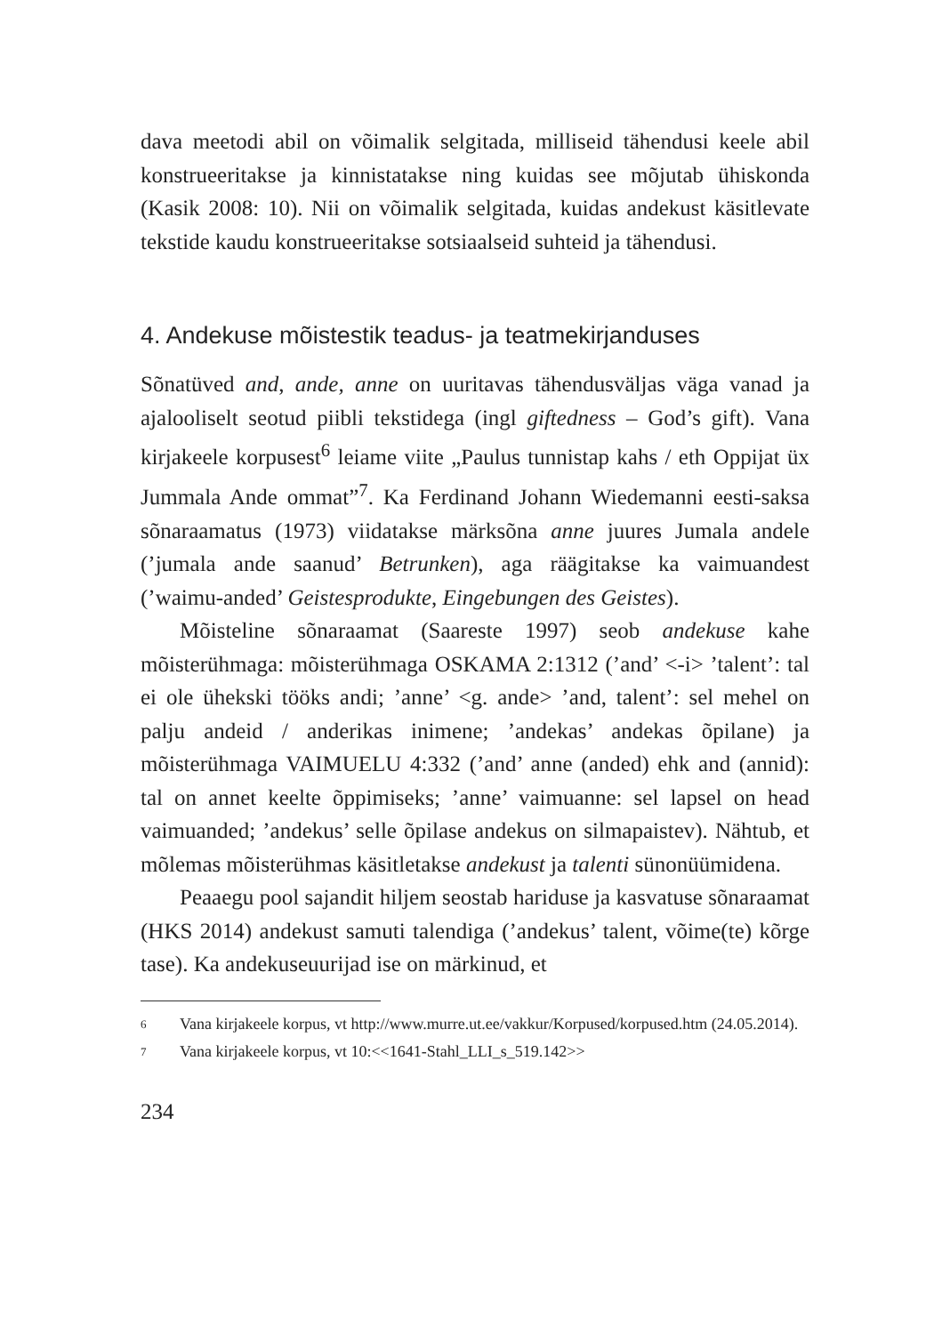dava meetodi abil on võimalik selgitada, milliseid tähendusi keele abil konstrueeritakse ja kinnistatakse ning kuidas see mõjutab ühiskonda (Kasik 2008: 10). Nii on võimalik selgitada, kuidas andekust käsitlevate tekstide kaudu konstrueeritakse sotsiaalseid suhteid ja tähendusi.
4. Andekuse mõistestik teadus- ja teatmekirjanduses
Sõnatüved and, ande, anne on uuritavas tähendusväljas väga vanad ja ajalooliselt seotud piibli tekstidega (ingl giftedness – God’s gift). Vana kirjakeele korpusest<sup>6</sup> leiame viite „Paulus tunnistap kahs / eth Oppijat üx Jummala Ande ommat”<sup>7</sup>. Ka Ferdinand Johann Wiedemanni eesti-saksa sõnaraamatus (1973) viidatakse märksõna anne juures Jumala andele (’jumala ande saanud’ Betrunken), aga räägitakse ka vaimuandest (’waimu-anded’ Geistesprodukte, Eingebungen des Geistes).
Mõisteline sõnaraamat (Saareste 1997) seob andekuse kahe mõisterühmaga: mõisterühmaga OSKAMA 2:1312 (’and’ <-i> ’talent’: tal ei ole ühekski tööks andi; ’anne’ <g. ande> ’and, talent’: sel mehel on palju andeid / anderikas inimene; ’andekas’ andekas õpilane) ja mõisterühmaga VAIMUELU 4:332 (’and’ anne (anded) ehk and (annid): tal on annet keelte õppimiseks; ’anne’ vaimuanne: sel lapsel on head vaimuanded; ’andekus’ selle õpilase andekus on silmapaistev). Nähtub, et mõlemas mõisterühmas käsitletakse andekust ja talenti sünonüümidena.
Peaaegu pool sajandit hiljem seostab hariduse ja kasvatuse sõnaraamat (HKS 2014) andekust samuti talendiga (’andekus’ talent, võime(te) kõrge tase). Ka andekuseuurijad ise on märkinud, et
6 Vana kirjakeele korpus, vt http://www.murre.ut.ee/vakkur/Korpused/korpused.htm (24.05.2014).
7 Vana kirjakeele korpus, vt 10:<<1641-Stahl_LLI_s_519.142>>
234